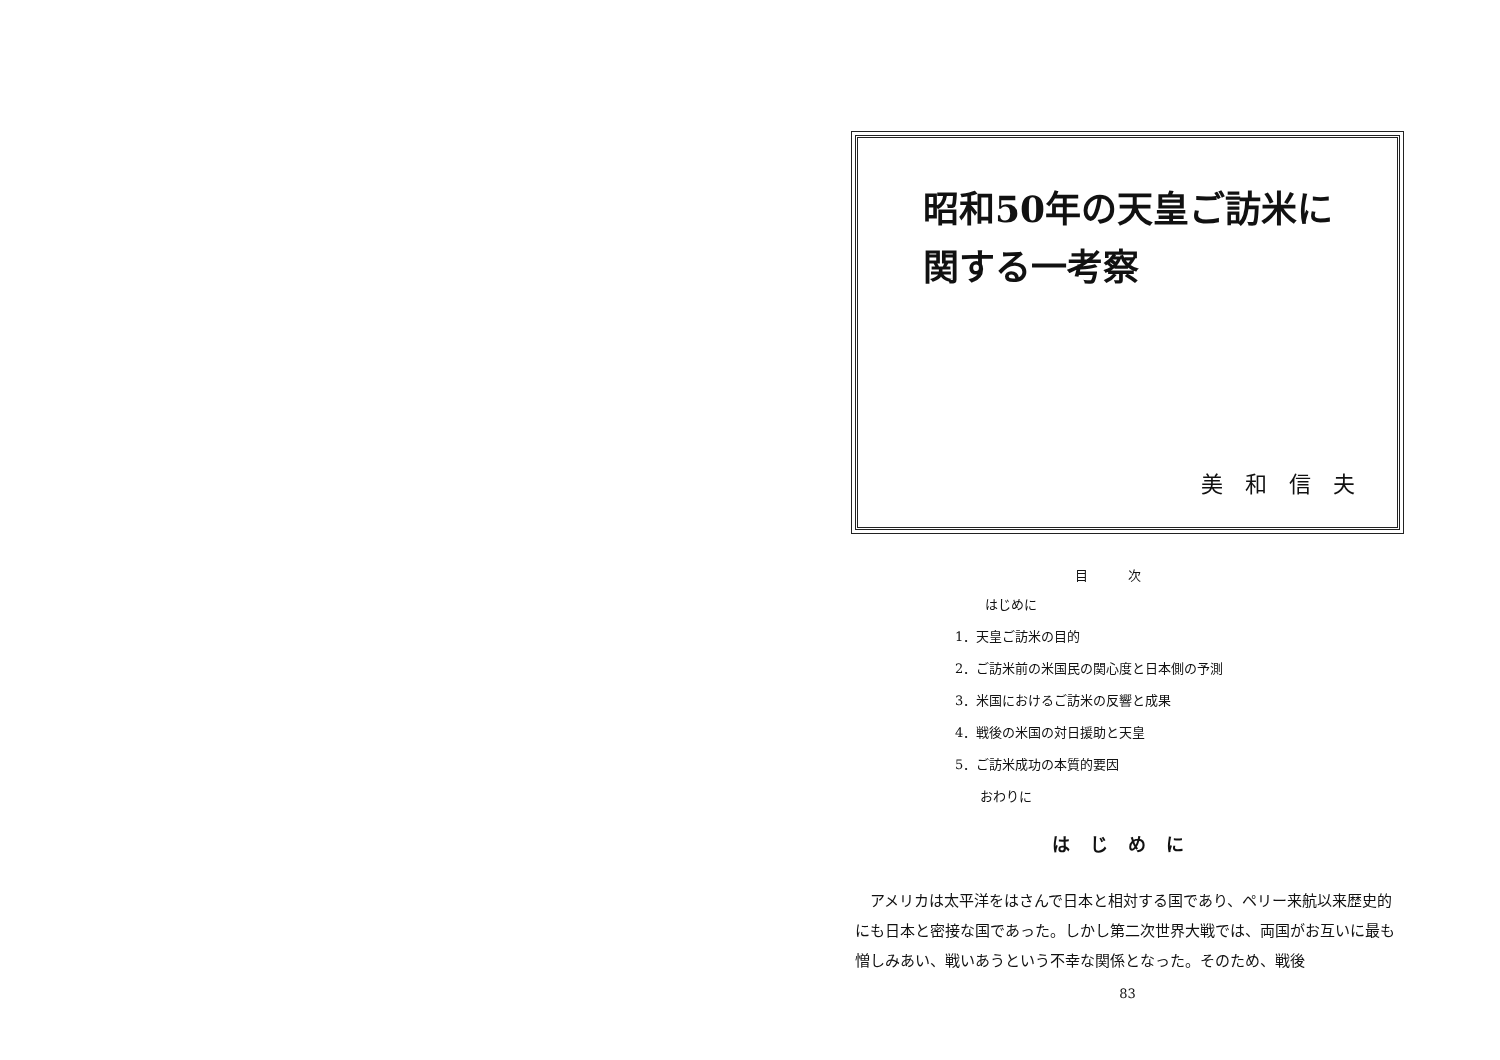昭和50年の天皇ご訪米に
関する一考察
美和信夫
目次
はじめに
1．天皇ご訪米の目的
2．ご訪米前の米国民の関心度と日本側の予測
3．米国におけるご訪米の反響と成果
4．戦後の米国の対日援助と天皇
5．ご訪米成功の本質的要因
おわりに
はじめに
アメリカは太平洋をはさんで日本と相対する国であり、ペリー来航以来歴史的にも日本と密接な国であった。しかし第二次世界大戦では、両国がお互いに最も憎しみあい、戦いあうという不幸な関係となった。そのため、戦後
83